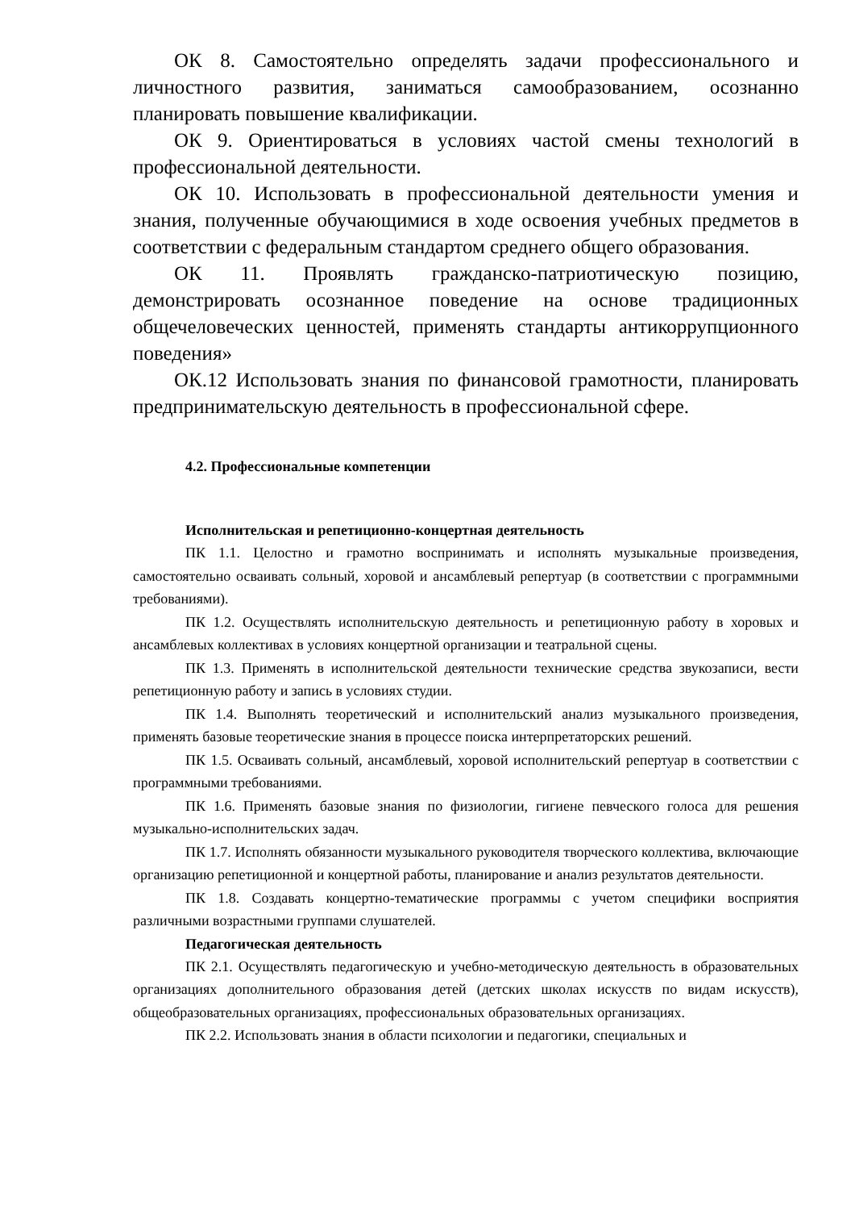ОК 8. Самостоятельно определять задачи профессионального и личностного развития, заниматься самообразованием, осознанно планировать повышение квалификации.
ОК 9. Ориентироваться в условиях частой смены технологий в профессиональной деятельности.
ОК 10. Использовать в профессиональной деятельности умения и знания, полученные обучающимися в ходе освоения учебных предметов в соответствии с федеральным стандартом среднего общего образования.
ОК 11. Проявлять гражданско-патриотическую позицию, демонстрировать осознанное поведение на основе традиционных общечеловеческих ценностей, применять стандарты антикоррупционного поведения»
ОК.12 Использовать знания по финансовой грамотности, планировать предпринимательскую деятельность в профессиональной сфере.
4.2. Профессиональные компетенции
Исполнительская и репетиционно-концертная деятельность
ПК 1.1. Целостно и грамотно воспринимать и исполнять музыкальные произведения, самостоятельно осваивать сольный, хоровой и ансамблевый репертуар (в соответствии с программными требованиями).
ПК 1.2. Осуществлять исполнительскую деятельность и репетиционную работу в хоровых и ансамблевых коллективах в условиях концертной организации и театральной сцены.
ПК 1.3. Применять в исполнительской деятельности технические средства звукозаписи, вести репетиционную работу и запись в условиях студии.
ПК 1.4. Выполнять теоретический и исполнительский анализ музыкального произведения, применять базовые теоретические знания в процессе поиска интерпретаторских решений.
ПК 1.5. Осваивать сольный, ансамблевый, хоровой исполнительский репертуар в соответствии с программными требованиями.
ПК 1.6. Применять базовые знания по физиологии, гигиене певческого голоса для решения музыкально-исполнительских задач.
ПК 1.7. Исполнять обязанности музыкального руководителя творческого коллектива, включающие организацию репетиционной и концертной работы, планирование и анализ результатов деятельности.
ПК 1.8. Создавать концертно-тематические программы с учетом специфики восприятия различными возрастными группами слушателей.
Педагогическая деятельность
ПК 2.1. Осуществлять педагогическую и учебно-методическую деятельность в образовательных организациях дополнительного образования детей (детских школах искусств по видам искусств), общеобразовательных организациях, профессиональных образовательных организациях.
ПК 2.2. Использовать знания в области психологии и педагогики, специальных и